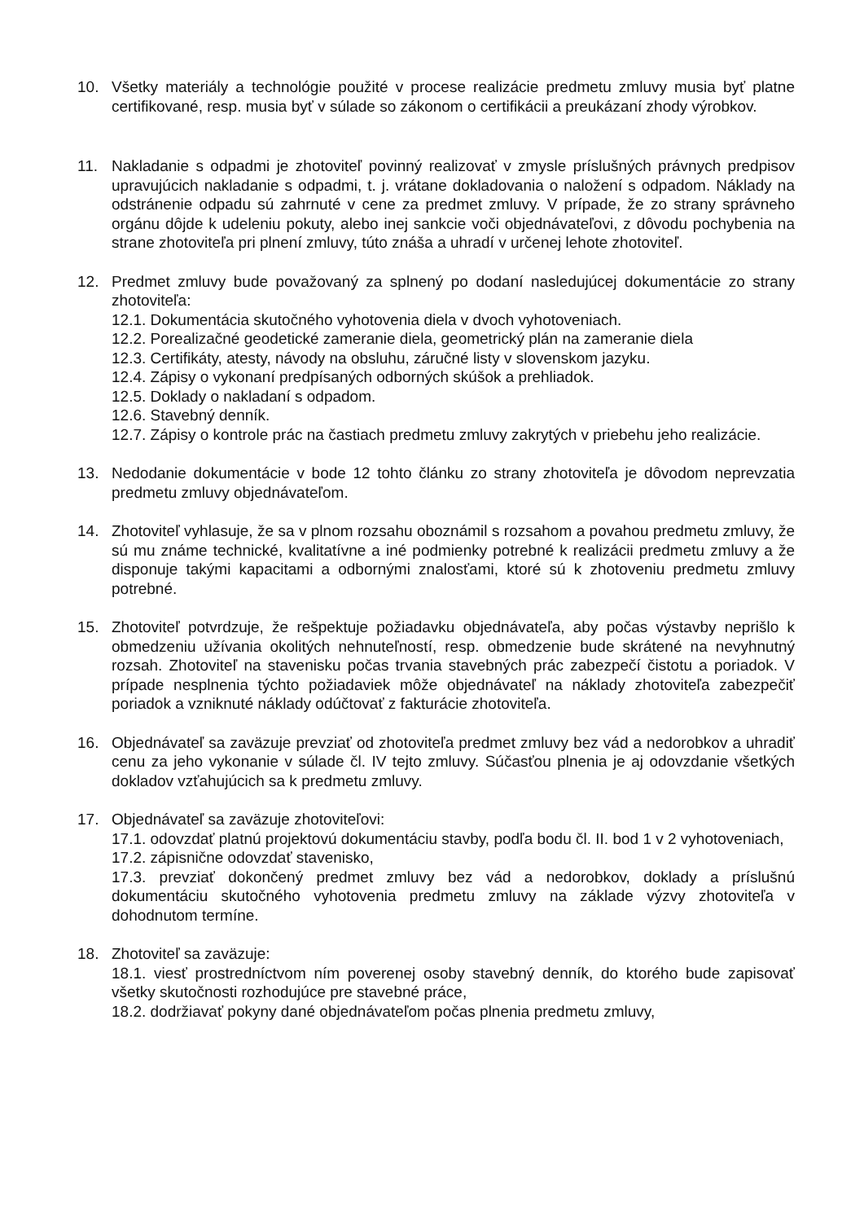10. Všetky materiály a technológie použité v procese realizácie predmetu zmluvy musia byť platne certifikované, resp. musia byť v súlade so zákonom o certifikácii a preukázaní zhody výrobkov.
11. Nakladanie s odpadmi je zhotoviteľ povinný realizovať v zmysle príslušných právnych predpisov upravujúcich nakladanie s odpadmi, t. j. vrátane dokladovania o naložení s odpadom. Náklady na odstránenie odpadu sú zahrnuté v cene za predmet zmluvy. V prípade, že zo strany správneho orgánu dôjde k udeleniu pokuty, alebo inej sankcie voči objednávateľovi, z dôvodu pochybenia na strane zhotoviteľa pri plnení zmluvy, túto znáša a uhradí v určenej lehote zhotoviteľ.
12. Predmet zmluvy bude považovaný za splnený po dodaní nasledujúcej dokumentácie zo strany zhotoviteľa:
12.1. Dokumentácia skutočného vyhotovenia diela v dvoch vyhotoveniach.
12.2. Porealizačné geodetické zameranie diela, geometrický plán na zameranie diela
12.3. Certifikáty, atesty, návody na obsluhu, záručné listy v slovenskom jazyku.
12.4. Zápisy o vykonaní predpísaných odborných skúšok a prehliadok.
12.5. Doklady o nakladaní s odpadom.
12.6. Stavebný denník.
12.7. Zápisy o kontrole prác na častiach predmetu zmluvy zakrytých v priebehu jeho realizácie.
13. Nedodanie dokumentácie v bode 12 tohto článku zo strany zhotoviteľa je dôvodom neprevzatia predmetu zmluvy objednávateľom.
14. Zhotoviteľ vyhlasuje, že sa v plnom rozsahu oboznámil s rozsahom a povahou predmetu zmluvy, že sú mu známe technické, kvalitatívne a iné podmienky potrebné k realizácii predmetu zmluvy a že disponuje takými kapacitami a odbornými znalosťami, ktoré sú k zhotoveniu predmetu zmluvy potrebné.
15. Zhotoviteľ potvrdzuje, že rešpektuje požiadavku objednávateľa, aby počas výstavby neprišlo k obmedzeniu užívania okolitých nehnuteľností, resp. obmedzenie bude skrátené na nevyhnutný rozsah. Zhotoviteľ na stavenisku počas trvania stavebných prác zabezpečí čistotu a poriadok. V prípade nesplnenia týchto požiadaviek môže objednávateľ na náklady zhotoviteľa zabezpečiť poriadok a vzniknuté náklady odúčtovať z fakturácie zhotoviteľa.
16. Objednávateľ sa zaväzuje prevziať od zhotoviteľa predmet zmluvy bez vád a nedorobkov a uhradiť cenu za jeho vykonanie v súlade čl. IV tejto zmluvy. Súčasťou plnenia je aj odovzdanie všetkých dokladov vzťahujúcich sa k predmetu zmluvy.
17. Objednávateľ sa zaväzuje zhotoviteľovi:
17.1. odovzdať platnú projektovú dokumentáciu stavby, podľa bodu čl. II. bod 1 v 2 vyhotoveniach,
17.2. zápisnične odovzdať stavenisko,
17.3. prevziať dokončený predmet zmluvy bez vád a nedorobkov, doklady a príslušnú dokumentáciu skutočného vyhotovenia predmetu zmluvy na základe výzvy zhotoviteľa v dohodnutom termíne.
18. Zhotoviteľ sa zaväzuje:
18.1. viesť prostredníctvom ním poverenej osoby stavebný denník, do ktorého bude zapisovať všetky skutočnosti rozhodujúce pre stavebné práce,
18.2. dodržiavať pokyny dané objednávateľom počas plnenia predmetu zmluvy,